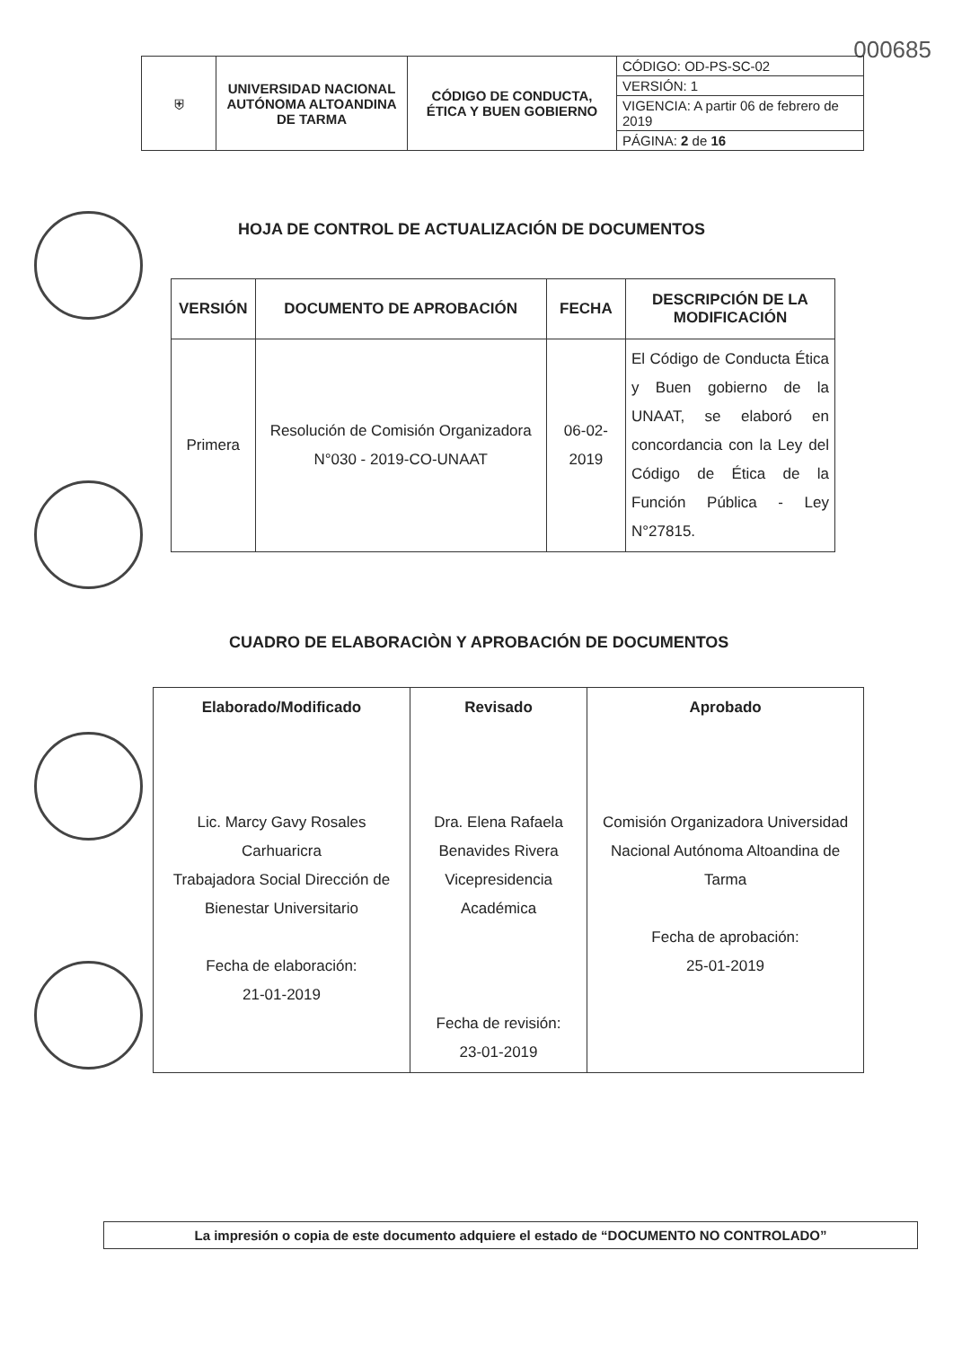000685
| ⛨ | UNIVERSIDAD NACIONAL AUTÓNOMA ALTOANDINA DE TARMA | CÓDIGO DE CONDUCTA, ÉTICA Y BUEN GOBIERNO | CÓDIGO: OD-PS-SC-02 |
| | | | VERSIÓN: 1 |
| | | | VIGENCIA: A partir 06 de febrero de 2019 |
| | | | PÁGINA: 2 de 16 |
HOJA DE CONTROL DE ACTUALIZACIÓN DE DOCUMENTOS
| VERSIÓN | DOCUMENTO DE APROBACIÓN | FECHA | DESCRIPCIÓN DE LA MODIFICACIÓN |
| --- | --- | --- | --- |
| Primera | Resolución de Comisión Organizadora N°030 - 2019-CO-UNAAT | 06-02-2019 | El Código de Conducta Ética y Buen gobierno de la UNAAT, se elaboró en concordancia con la Ley del Código de Ética de la Función Pública - Ley N°27815. |
CUADRO DE ELABORACIÒN Y APROBACIÓN DE DOCUMENTOS
| Elaborado/Modificado Lic. Marcy Gavy Rosales Carhuaricra Trabajadora Social Dirección de Bienestar Universitario Fecha de elaboración: 21-01-2019 | Revisado Dra. Elena Rafaela Benavides Rivera Vicepresidencia Académica Fecha de revisión: 23-01-2019 | Aprobado Comisión Organizadora Universidad Nacional Autónoma Altoandina de Tarma Fecha de aprobación: 25-01-2019 |
La impresión o copia de este documento adquiere el estado de “DOCUMENTO NO CONTROLADO”